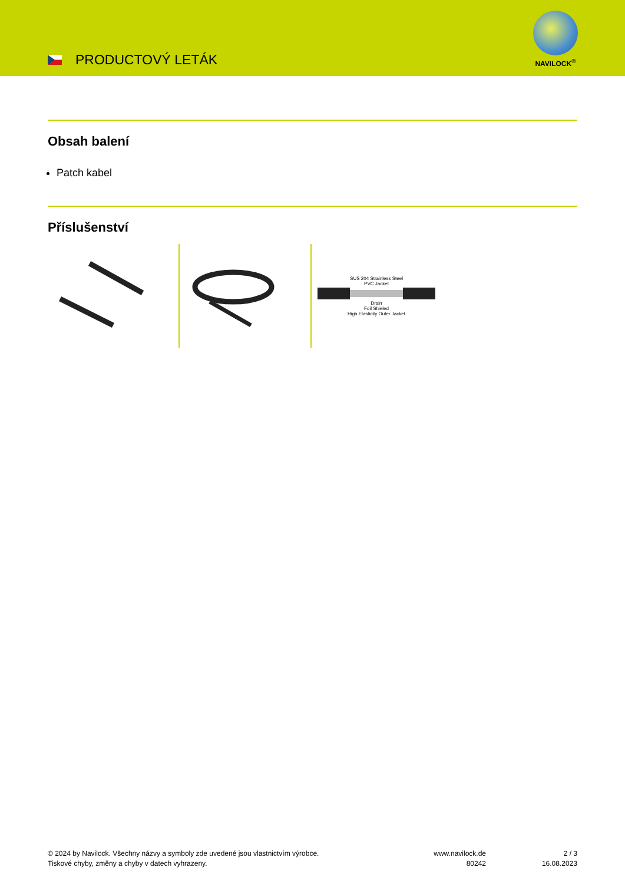PRODUCTOVÝ LETÁK
NAVILOCK<sup>®</sup>
Obsah balení
Patch kabel
Příslušenství
SUS 204 Strainless Steel
PVC Jacket
Drain
Foil Shieled
High Elasticity Outer Jacket
© 2024 by Navilock. Všechny názvy a symboly zde uvedené jsou vlastnictvím výrobce.
Tiskové chyby, změny a chyby v datech vyhrazeny.
www.navilock.de
80242
2 / 3
16.08.2023